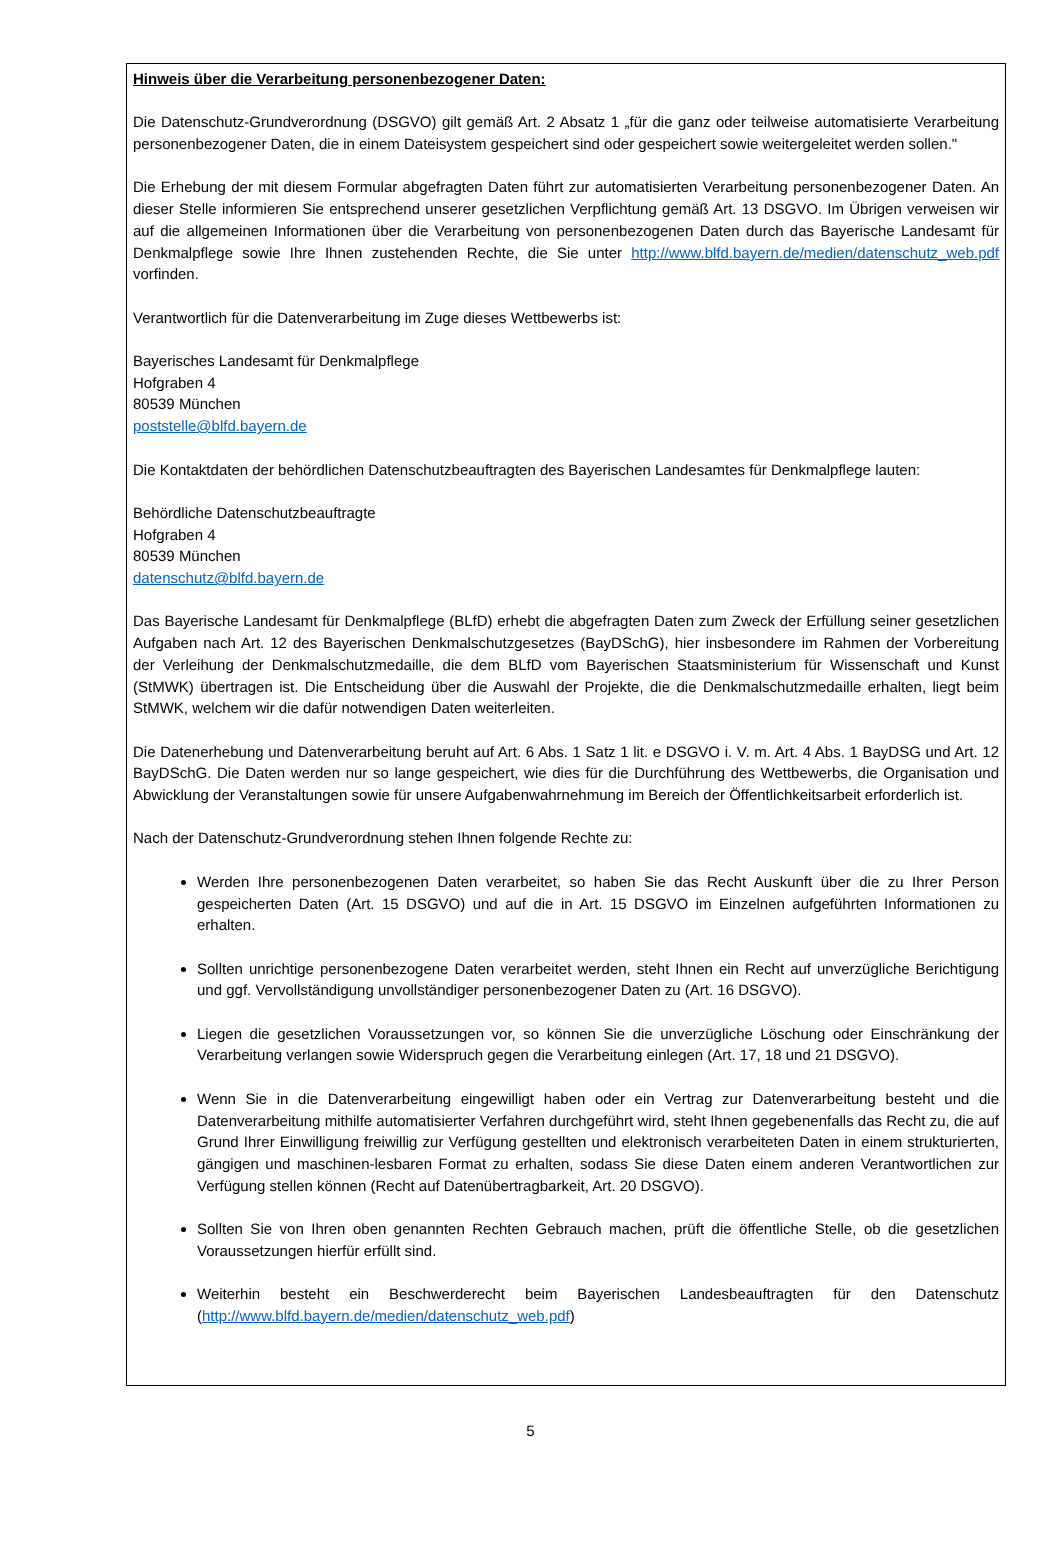Hinweis über die Verarbeitung personenbezogener Daten:
Die Datenschutz-Grundverordnung (DSGVO) gilt gemäß Art. 2 Absatz 1 „für die ganz oder teilweise automatisierte Verarbeitung personenbezogener Daten, die in einem Dateisystem gespeichert sind oder gespeichert sowie weitergeleitet werden sollen."
Die Erhebung der mit diesem Formular abgefragten Daten führt zur automatisierten Verarbeitung personenbezogener Daten. An dieser Stelle informieren Sie entsprechend unserer gesetzlichen Verpflichtung gemäß Art. 13 DSGVO. Im Übrigen verweisen wir auf die allgemeinen Informationen über die Verarbeitung von personenbezogenen Daten durch das Bayerische Landesamt für Denkmalpflege sowie Ihre Ihnen zustehenden Rechte, die Sie unter http://www.blfd.bayern.de/medien/datenschutz_web.pdf vorfinden.
Verantwortlich für die Datenverarbeitung im Zuge dieses Wettbewerbs ist:
Bayerisches Landesamt für Denkmalpflege
Hofgraben 4
80539 München
poststelle@blfd.bayern.de
Die Kontaktdaten der behördlichen Datenschutzbeauftragten des Bayerischen Landesamtes für Denkmalpflege lauten:
Behördliche Datenschutzbeauftragte
Hofgraben 4
80539 München
datenschutz@blfd.bayern.de
Das Bayerische Landesamt für Denkmalpflege (BLfD) erhebt die abgefragten Daten zum Zweck der Erfüllung seiner gesetzlichen Aufgaben nach Art. 12 des Bayerischen Denkmalschutzgesetzes (BayDSchG), hier insbesondere im Rahmen der Vorbereitung der Verleihung der Denkmalschutzmedaille, die dem BLfD vom Bayerischen Staatsministerium für Wissenschaft und Kunst (StMWK) übertragen ist. Die Entscheidung über die Auswahl der Projekte, die die Denkmalschutzmedaille erhalten, liegt beim StMWK, welchem wir die dafür notwendigen Daten weiterleiten.
Die Datenerhebung und Datenverarbeitung beruht auf Art. 6 Abs. 1 Satz 1 lit. e DSGVO i. V. m. Art. 4 Abs. 1 BayDSG und Art. 12 BayDSchG. Die Daten werden nur so lange gespeichert, wie dies für die Durchführung des Wettbewerbs, die Organisation und Abwicklung der Veranstaltungen sowie für unsere Aufgabenwahrnehmung im Bereich der Öffentlichkeitsarbeit erforderlich ist.
Nach der Datenschutz-Grundverordnung stehen Ihnen folgende Rechte zu:
Werden Ihre personenbezogenen Daten verarbeitet, so haben Sie das Recht Auskunft über die zu Ihrer Person gespeicherten Daten (Art. 15 DSGVO) und auf die in Art. 15 DSGVO im Einzelnen aufgeführten Informationen zu erhalten.
Sollten unrichtige personenbezogene Daten verarbeitet werden, steht Ihnen ein Recht auf unverzügliche Berichtigung und ggf. Vervollständigung unvollständiger personenbezogener Daten zu (Art. 16 DSGVO).
Liegen die gesetzlichen Voraussetzungen vor, so können Sie die unverzügliche Löschung oder Einschränkung der Verarbeitung verlangen sowie Widerspruch gegen die Verarbeitung einlegen (Art. 17, 18 und 21 DSGVO).
Wenn Sie in die Datenverarbeitung eingewilligt haben oder ein Vertrag zur Datenverarbeitung besteht und die Datenverarbeitung mithilfe automatisierter Verfahren durchgeführt wird, steht Ihnen gegebenenfalls das Recht zu, die auf Grund Ihrer Einwilligung freiwillig zur Verfügung gestellten und elektronisch verarbeiteten Daten in einem strukturierten, gängigen und maschinen-lesbaren Format zu erhalten, sodass Sie diese Daten einem anderen Verantwortlichen zur Verfügung stellen können (Recht auf Datenübertragbarkeit, Art. 20 DSGVO).
Sollten Sie von Ihren oben genannten Rechten Gebrauch machen, prüft die öffentliche Stelle, ob die gesetzlichen Voraussetzungen hierfür erfüllt sind.
Weiterhin besteht ein Beschwerderecht beim Bayerischen Landesbeauftragten für den Datenschutz (http://www.blfd.bayern.de/medien/datenschutz_web.pdf)
5